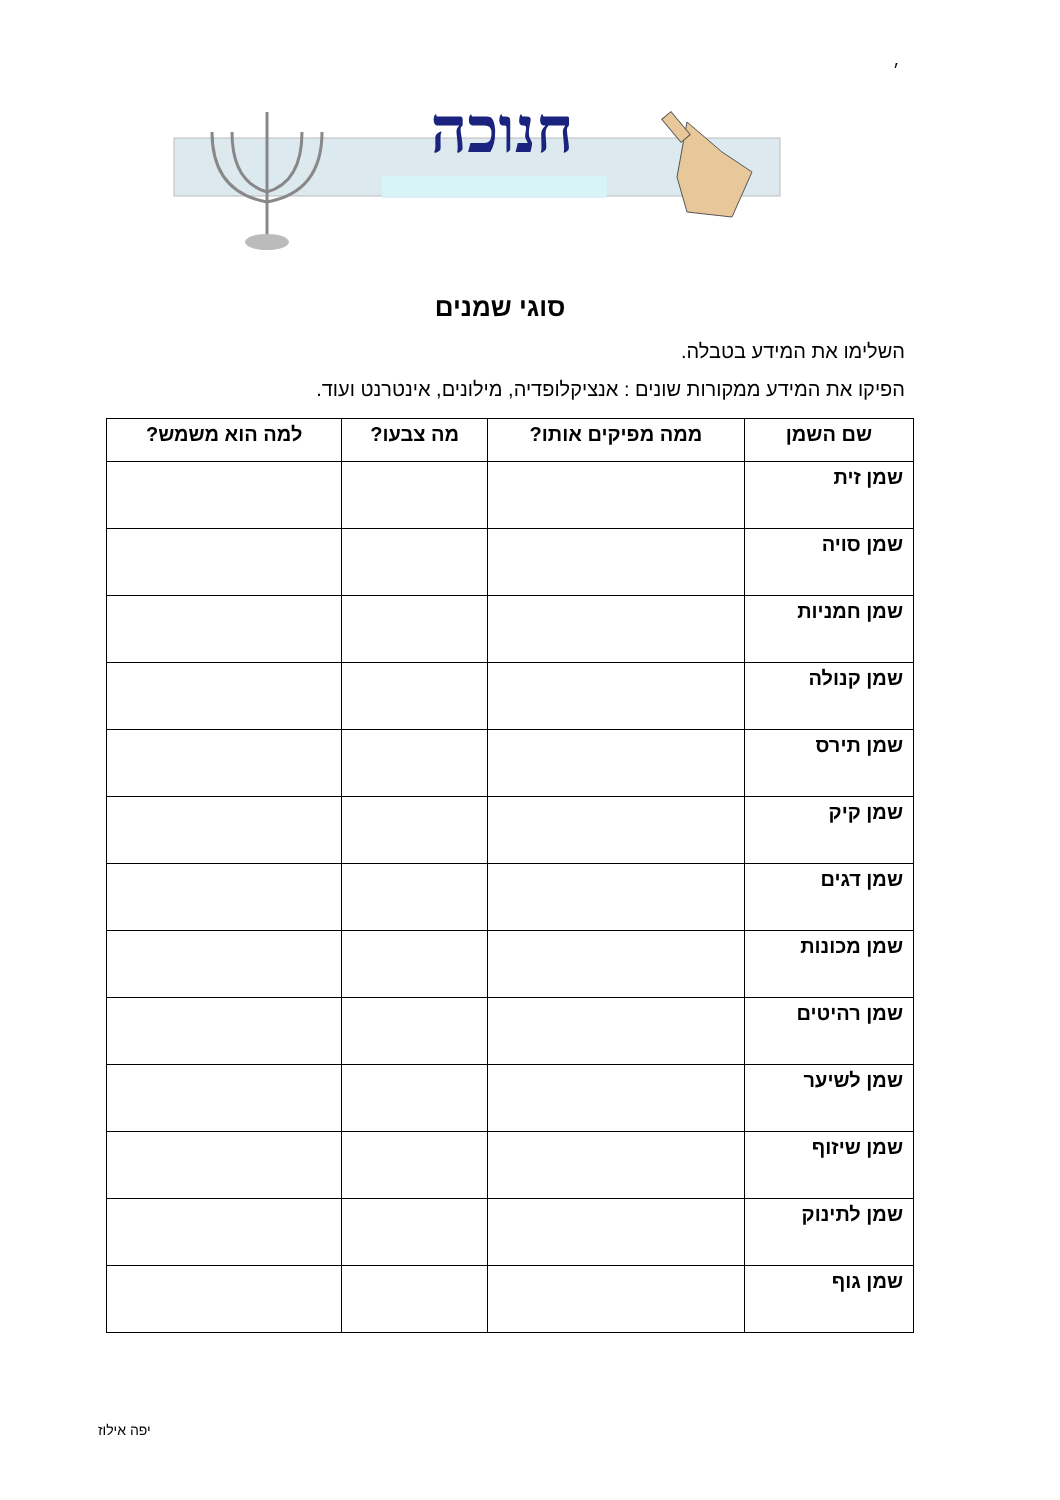׳
חנוכה
סוגי שמנים
השלימו את המידע בטבלה.
הפיקו את המידע ממקורות שונים : אנציקלופדיה, מילונים, אינטרנט ועוד.
| שם השמן | ממה מפיקים אותו? | מה צבעו? | למה הוא משמש? |
| --- | --- | --- | --- |
| שמן זית | | | |
| שמן סויה | | | |
| שמן חמניות | | | |
| שמן קנולה | | | |
| שמן תירס | | | |
| שמן קיק | | | |
| שמן דגים | | | |
| שמן מכונות | | | |
| שמן רהיטים | | | |
| שמן לשיער | | | |
| שמן שיזוף | | | |
| שמן לתינוק | | | |
| שמן גוף | | | |
יפה אילוז